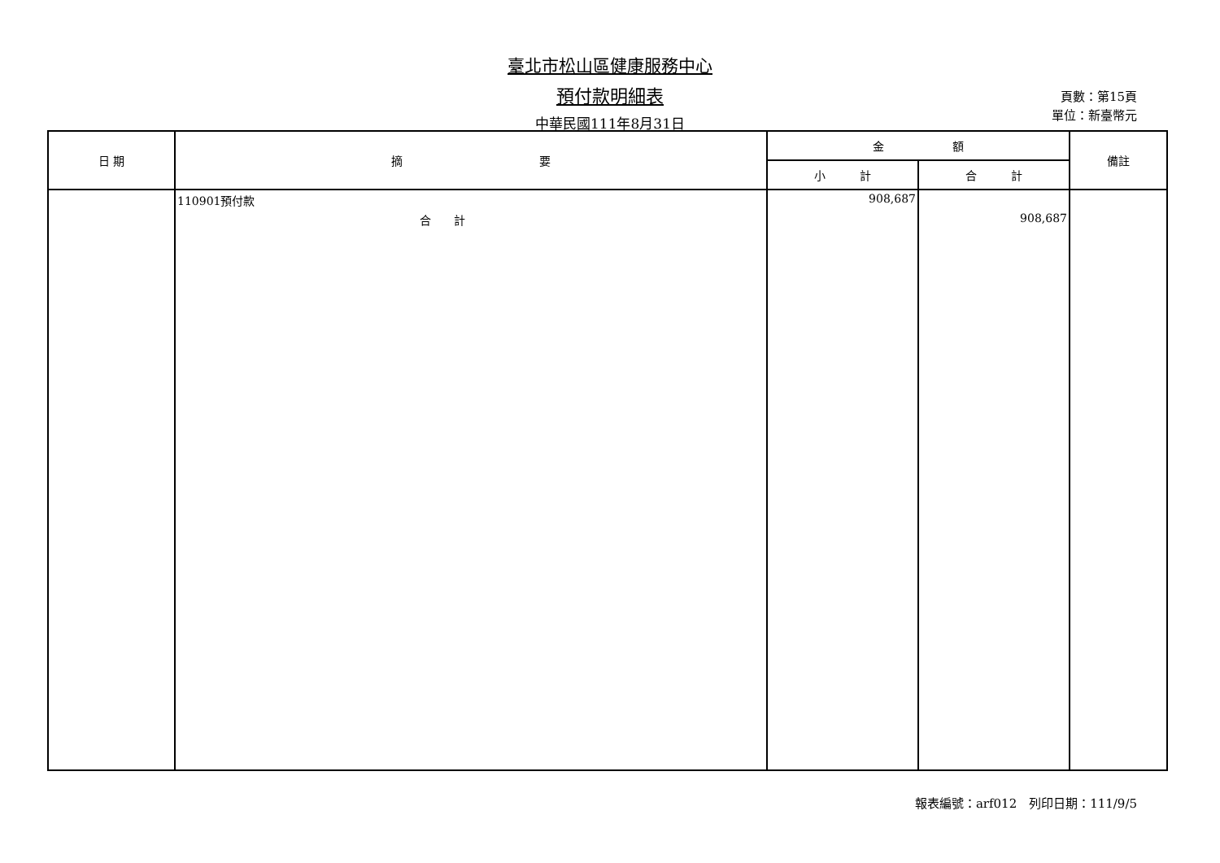臺北市松山區健康服務中心
預付款明細表
中華民國111年8月31日
頁數：第15頁
單位：新臺幣元
| 日 期 | 摘 要 | 金 額 | | 備註 |
| --- | --- | --- | --- | --- |
| | | 小 計 | 合 計 | |
| | 110901預付款 | 908,687 | | |
| | 合 計 | | 908,687 | |
報表編號：arf012　列印日期：111/9/5